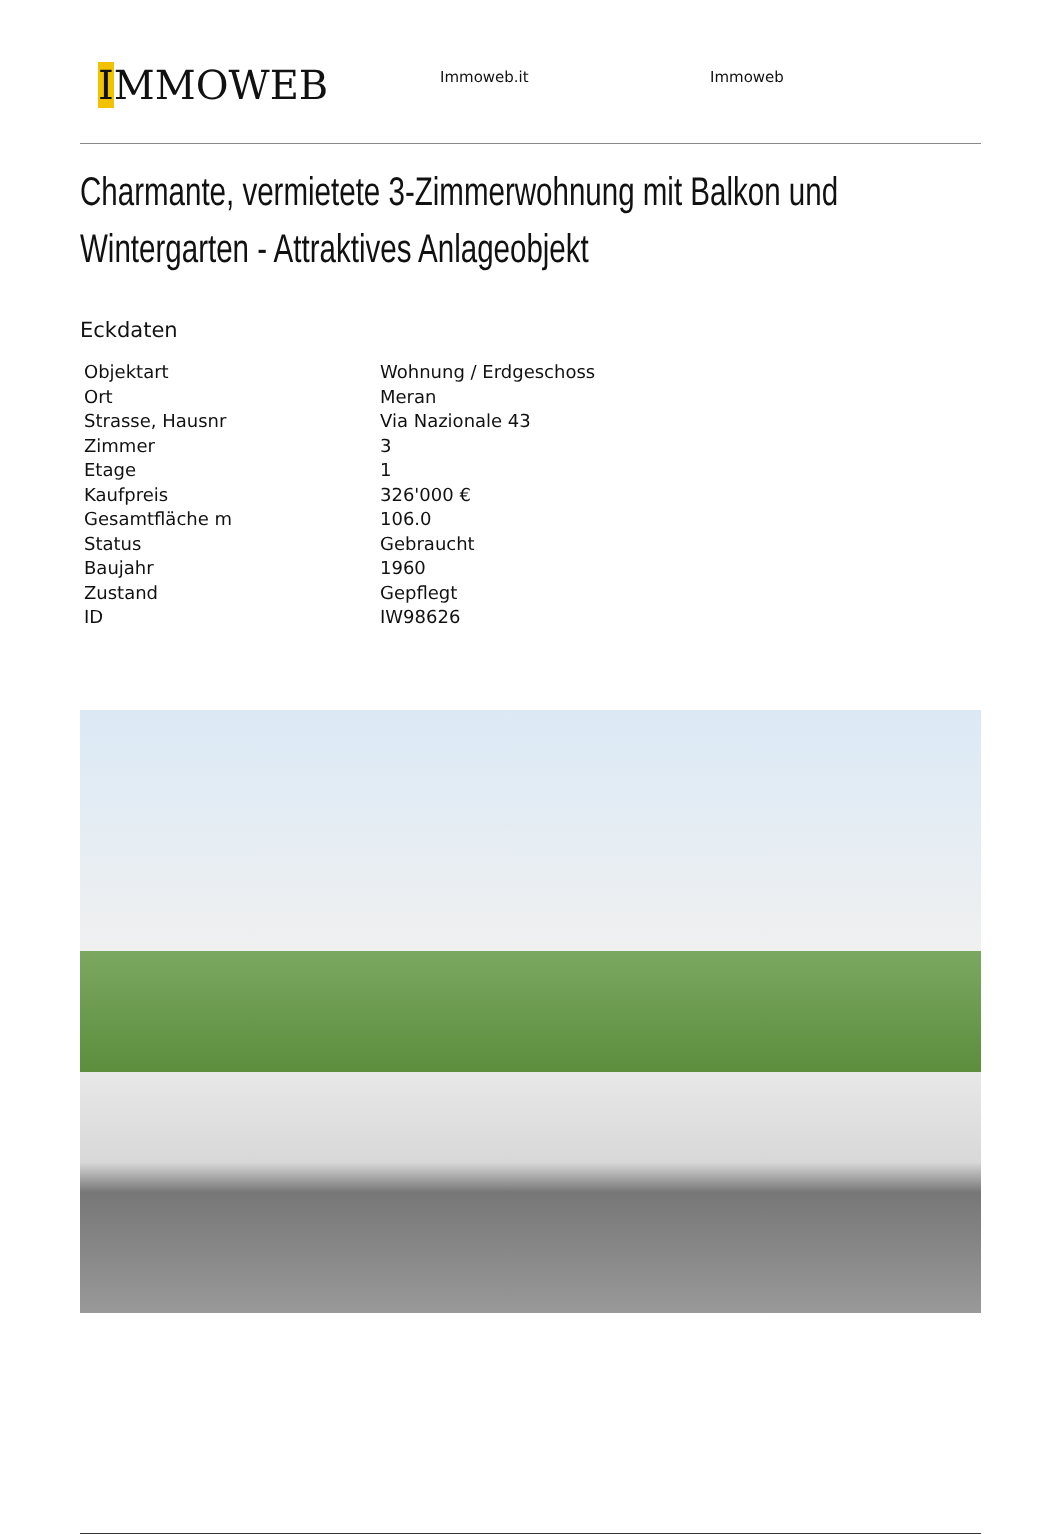IMMOWEB
Immoweb.it Immoweb
Charmante, vermietete 3-Zimmerwohnung mit Balkon und Wintergarten - Attraktives Anlageobjekt
Eckdaten
| Objektart | Wohnung / Erdgeschoss |
| Ort | Meran |
| Strasse, Hausnr | Via Nazionale 43 |
| Zimmer | 3 |
| Etage | 1 |
| Kaufpreis | 326'000 € |
| Gesamtfläche m | 106.0 |
| Status | Gebraucht |
| Baujahr | 1960 |
| Zustand | Gepflegt |
| ID | IW98626 |